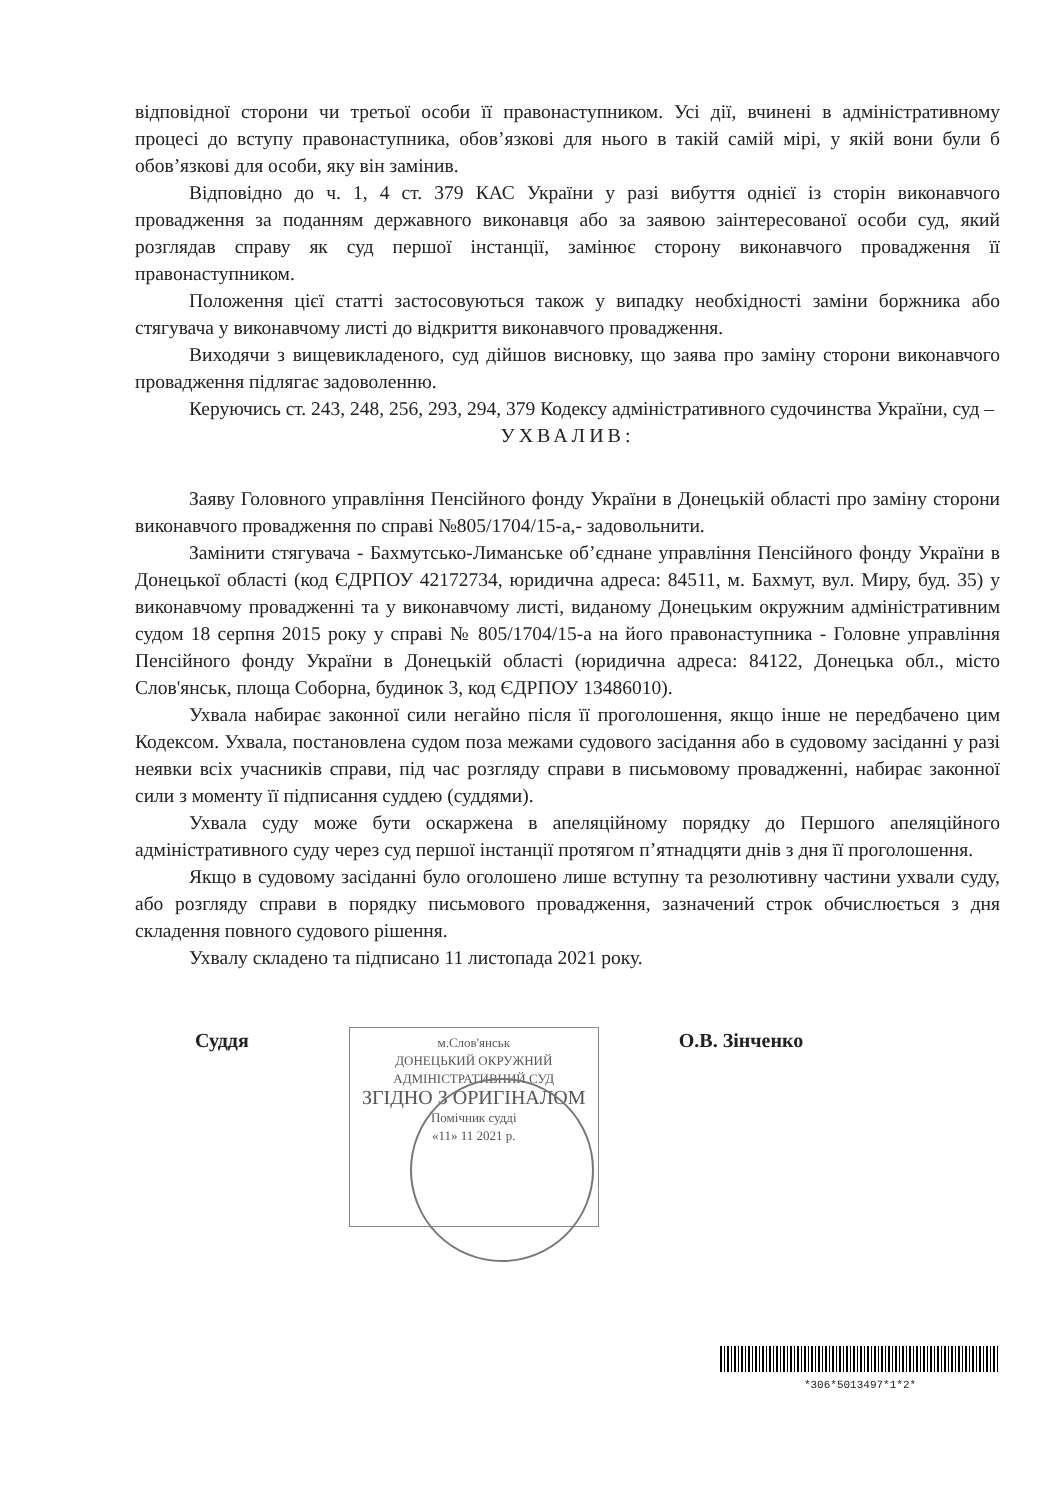відповідної сторони чи третьої особи її правонаступником. Усі дії, вчинені в адміністративному процесі до вступу правонаступника, обов’язкові для нього в такій самій мірі, у якій вони були б обов’язкові для особи, яку він замінив.
Відповідно до ч. 1, 4 ст. 379 КАС України у разі вибуття однієї із сторін виконавчого провадження за поданням державного виконавця або за заявою заінтересованої особи суд, який розглядав справу як суд першої інстанції, замінює сторону виконавчого провадження її правонаступником.
Положення цієї статті застосовуються також у випадку необхідності заміни боржника або стягувача у виконавчому листі до відкриття виконавчого провадження.
Виходячи з вищевикладеного, суд дійшов висновку, що заява про заміну сторони виконавчого провадження підлягає задоволенню.
Керуючись ст. 243, 248, 256, 293, 294, 379 Кодексу адміністративного судочинства України, суд –
УХВАЛИВ:
Заяву Головного управління Пенсійного фонду України в Донецькій області про заміну сторони виконавчого провадження по справі №805/1704/15-а,- задовольнити.
Замінити стягувача - Бахмутсько-Лиманське об’єднане управління Пенсійного фонду України в Донецької області (код ЄДРПОУ 42172734, юридична адреса: 84511, м. Бахмут, вул. Миру, буд. 35) у виконавчому провадженні та у виконавчому листі, виданому Донецьким окружним адміністративним судом 18 серпня 2015 року у справі № 805/1704/15-а на його правонаступника - Головне управління Пенсійного фонду України в Донецькій області (юридична адреса: 84122, Донецька обл., місто Слов'янськ, площа Соборна, будинок 3, код ЄДРПОУ 13486010).
Ухвала набирає законної сили негайно після її проголошення, якщо інше не передбачено цим Кодексом. Ухвала, постановлена судом поза межами судового засідання або в судовому засіданні у разі неявки всіх учасників справи, під час розгляду справи в письмовому провадженні, набирає законної сили з моменту її підписання суддею (суддями).
Ухвала суду може бути оскаржена в апеляційному порядку до Першого апеляційного адміністративного суду через суд першої інстанції протягом п’ятнадцяти днів з дня її проголошення.
Якщо в судовому засіданні було оголошено лише вступну та резолютивну частини ухвали суду, або розгляду справи в порядку письмового провадження, зазначений строк обчислюється з дня складення повного судового рішення.
Ухвалу складено та підписано 11 листопада 2021 року.
Суддя
м.Слов'янськ
ДОНЕЦЬКИЙ ОКРУЖНИЙ
АДМІНІСТРАТИВНИЙ СУД
ЗГІДНО З ОРИГІНАЛОМ
Помічник судді
«11» 11 2021 р.
О.В. Зінченко
*306*5013497*1*2*